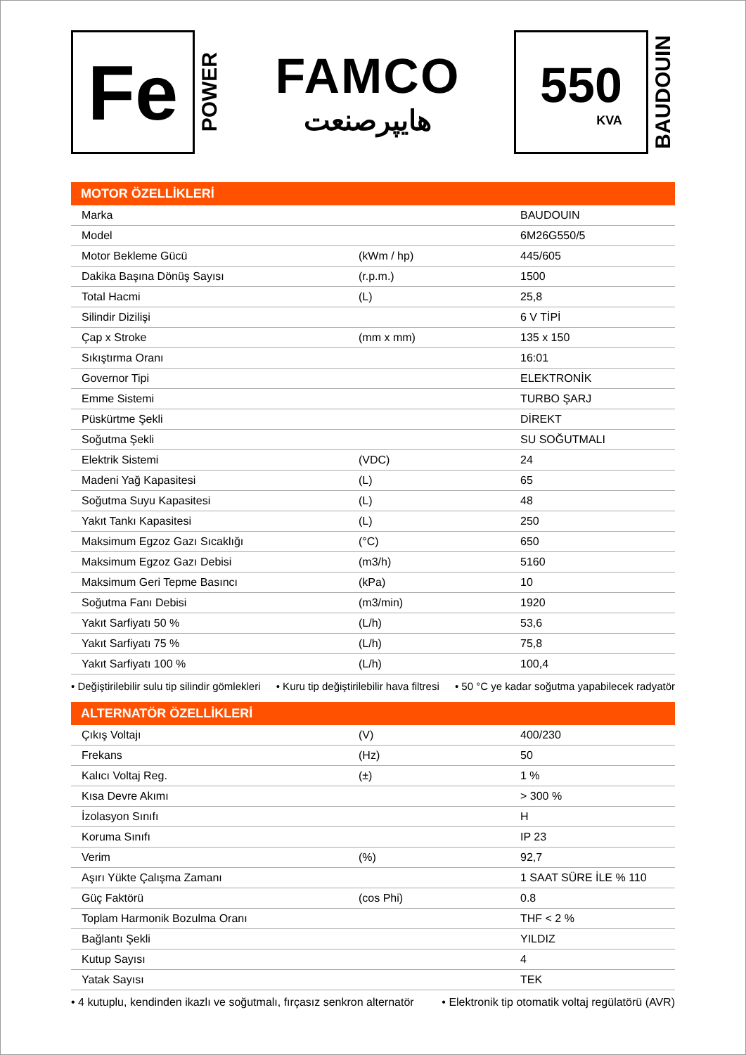Fe
POWER
FAMCO
هایپرصنعت
550
KVA
BAUDOUIN
MOTOR ÖZELLİKLERİ
| Marka | | BAUDOUIN |
| Model | | 6M26G550/5 |
| Motor Bekleme Gücü | (kWm / hp) | 445/605 |
| Dakika Başına Dönüş Sayısı | (r.p.m.) | 1500 |
| Total Hacmi | (L) | 25,8 |
| Silindir Dizilişi | | 6 V TİPİ |
| Çap x Stroke | (mm x mm) | 135 x 150 |
| Sıkıştırma Oranı | | 16:01 |
| Governor Tipi | | ELEKTRONİK |
| Emme Sistemi | | TURBO ŞARJ |
| Püskürtme Şekli | | DİREKT |
| Soğutma Şekli | | SU SOĞUTMALI |
| Elektrik Sistemi | (VDC) | 24 |
| Madeni Yağ Kapasitesi | (L) | 65 |
| Soğutma Suyu Kapasitesi | (L) | 48 |
| Yakıt Tankı Kapasitesi | (L) | 250 |
| Maksimum Egzoz Gazı Sıcaklığı | (°C) | 650 |
| Maksimum Egzoz Gazı Debisi | (m3/h) | 5160 |
| Maksimum Geri Tepme Basıncı | (kPa) | 10 |
| Soğutma Fanı Debisi | (m3/min) | 1920 |
| Yakıt Sarfiyatı 50 % | (L/h) | 53,6 |
| Yakıt Sarfiyatı 75 % | (L/h) | 75,8 |
| Yakıt Sarfiyatı 100 % | (L/h) | 100,4 |
• Değiştirilebilir sulu tip silindir gömlekleri • Kuru tip değiştirilebilir hava filtresi • 50 °C ye kadar soğutma yapabilecek radyatör
ALTERNATÖR ÖZELLİKLERİ
| Çıkış Voltajı | (V) | 400/230 |
| Frekans | (Hz) | 50 |
| Kalıcı Voltaj Reg. | (±) | 1 % |
| Kısa Devre Akımı | | > 300 % |
| İzolasyon Sınıfı | | H |
| Koruma Sınıfı | | IP 23 |
| Verim | (%) | 92,7 |
| Aşırı Yükte Çalışma Zamanı | | 1 SAAT SÜRE İLE % 110 |
| Güç Faktörü | (cos Phi) | 0.8 |
| Toplam Harmonik Bozulma Oranı | | THF < 2 % |
| Bağlantı Şekli | | YILDIZ |
| Kutup Sayısı | | 4 |
| Yatak Sayısı | | TEK |
• 4 kutuplu, kendinden ikazlı ve soğutmalı, fırçasız senkron alternatör • Elektronik tip otomatik voltaj regülatörü (AVR)